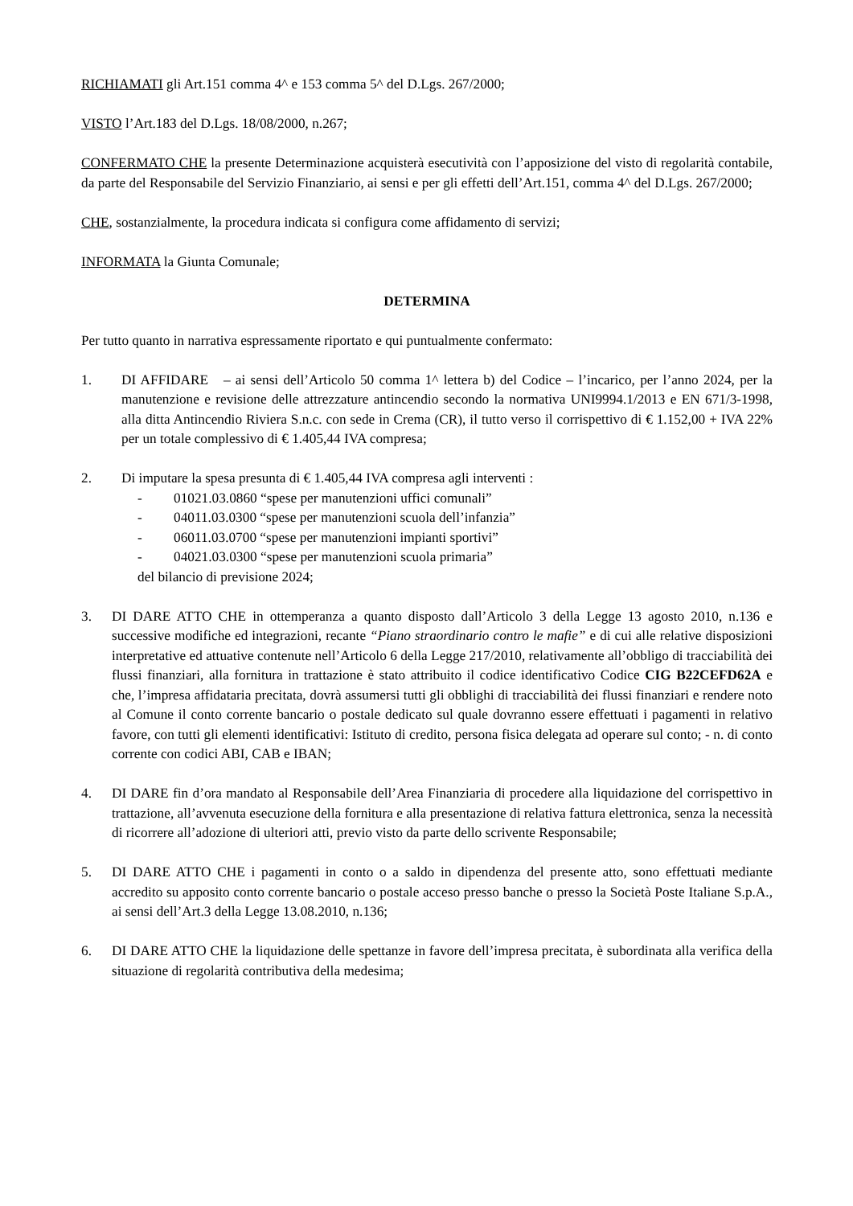RICHIAMATI gli Art.151 comma 4^ e 153 comma 5^ del D.Lgs. 267/2000;
VISTO l’Art.183 del D.Lgs. 18/08/2000, n.267;
CONFERMATO CHE la presente Determinazione acquisterà esecutività con l’apposizione del visto di regolarità contabile, da parte del Responsabile del Servizio Finanziario, ai sensi e per gli effetti dell’Art.151, comma 4^ del D.Lgs. 267/2000;
CHE, sostanzialmente, la procedura indicata si configura come affidamento di servizi;
INFORMATA la Giunta Comunale;
DETERMINA
Per tutto quanto in narrativa espressamente riportato e qui puntualmente confermato:
1. DI AFFIDARE – ai sensi dell’Articolo 50 comma 1^ lettera b) del Codice – l’incarico, per l’anno 2024, per la manutenzione e revisione delle attrezzature antincendio secondo la normativa UNI9994.1/2013 e EN 671/3-1998, alla ditta Antincendio Riviera S.n.c. con sede in Crema (CR), il tutto verso il corrispettivo di € 1.152,00 + IVA 22% per un totale complessivo di € 1.405,44 IVA compresa;
2. Di imputare la spesa presunta di € 1.405,44 IVA compresa agli interventi :
- 01021.03.0860 “spese per manutenzioni uffici comunali”
- 04011.03.0300 “spese per manutenzioni scuola dell’infanzia”
- 06011.03.0700 “spese per manutenzioni impianti sportivi”
- 04021.03.0300 “spese per manutenzioni scuola primaria”
del bilancio di previsione 2024;
3. DI DARE ATTO CHE in ottemperanza a quanto disposto dall’Articolo 3 della Legge 13 agosto 2010, n.136 e successive modifiche ed integrazioni, recante “Piano straordinario contro le mafie” e di cui alle relative disposizioni interpretative ed attuative contenute nell’Articolo 6 della Legge 217/2010, relativamente all’obbligo di tracciabilità dei flussi finanziari, alla fornitura in trattazione è stato attribuito il codice identificativo Codice CIG B22CEFD62A e che, l’impresa affidataria precitata, dovrà assumersi tutti gli obblighi di tracciabilità dei flussi finanziari e rendere noto al Comune il conto corrente bancario o postale dedicato sul quale dovranno essere effettuati i pagamenti in relativo favore, con tutti gli elementi identificativi: Istituto di credito, persona fisica delegata ad operare sul conto; - n. di conto corrente con codici ABI, CAB e IBAN;
4. DI DARE fin d’ora mandato al Responsabile dell’Area Finanziaria di procedere alla liquidazione del corrispettivo in trattazione, all’avvenuta esecuzione della fornitura e alla presentazione di relativa fattura elettronica, senza la necessità di ricorrere all’adozione di ulteriori atti, previo visto da parte dello scrivente Responsabile;
5. DI DARE ATTO CHE i pagamenti in conto o a saldo in dipendenza del presente atto, sono effettuati mediante accredito su apposito conto corrente bancario o postale acceso presso banche o presso la Società Poste Italiane S.p.A., ai sensi dell’Art.3 della Legge 13.08.2010, n.136;
6. DI DARE ATTO CHE la liquidazione delle spettanze in favore dell’impresa precitata, è subordinata alla verifica della situazione di regolarità contributiva della medesima;